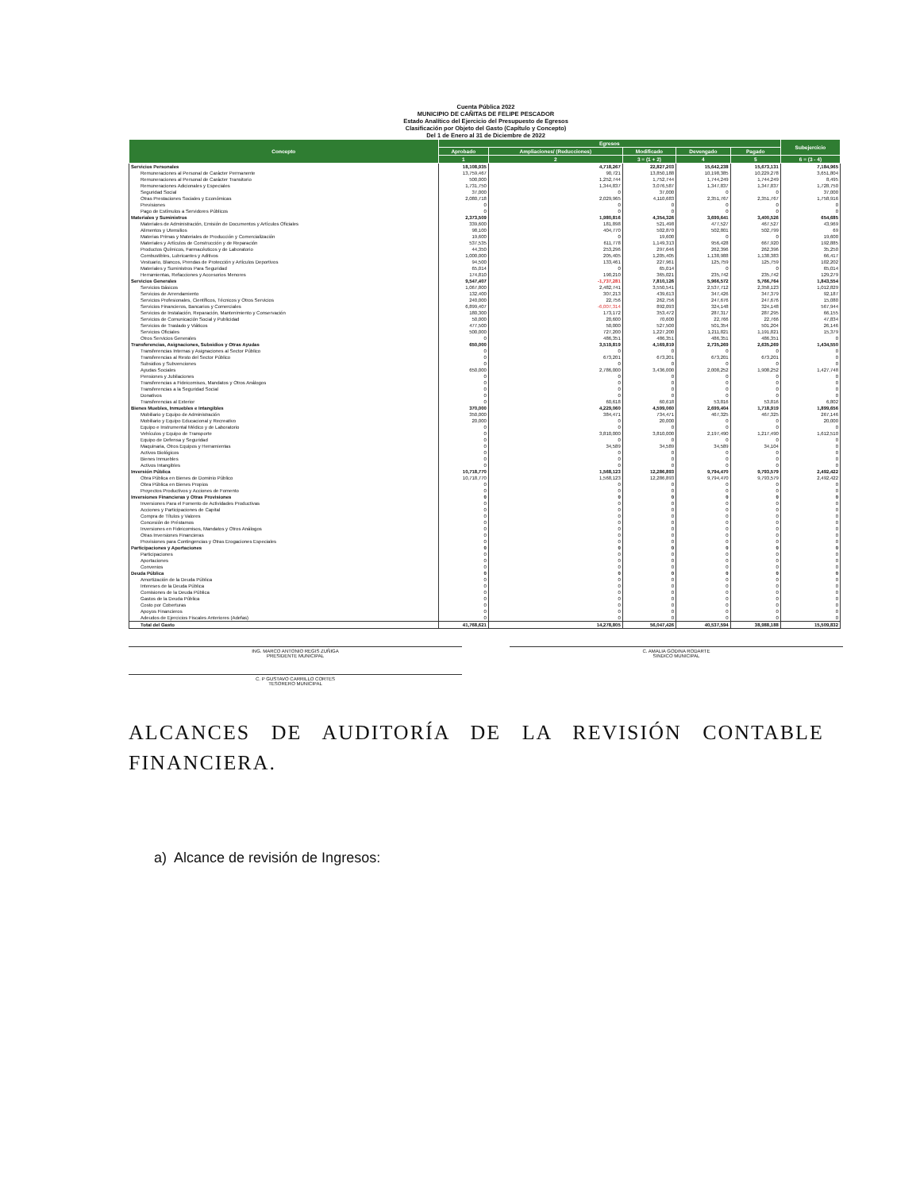Cuenta Pública 2022
MUNICIPIO DE CAÑITAS DE FELIPE PESCADOR
Estado Analítico del Ejercicio del Presupuesto de Egresos
Clasificación por Objeto del Gasto (Capítulo y Concepto)
Del 1 de Enero al 31 de Diciembre de 2022
| Concepto | Egresos | | | | | Subejercicio |
| --- | --- | --- | --- | --- | --- | --- |
| | Aprobado | Ampliaciones/ (Reducciones) | Modificado | Devengado | Pagado | |
| | 1 | 2 | 3 = (1 + 2) | 4 | 5 | 6 = (3 - 4) |
| Servicios Personales | 18,108,935 | 4,718,267 | 22,827,203 | 15,642,238 | 15,673,131 | 7,184,965 |
| Remuneraciones al Personal de Carácter Permanente | 13,759,467 | 90,721 | 13,850,188 | 10,198,385 | 10,229,278 | 3,651,804 |
| Remuneraciones al Personal de Carácter Transitorio | 500,000 | 1,252,744 | 1,752,744 | 1,744,249 | 1,744,249 | 8,495 |
| Remuneraciones Adicionales y Especiales | 1,731,750 | 1,344,837 | 3,076,587 | 1,347,837 | 1,347,837 | 1,728,750 |
| Seguridad Social | 37,000 | 0 | 37,000 | 0 | 0 | 37,000 |
| Otras Prestaciones Sociales y Económicas | 2,080,718 | 2,029,965 | 4,110,683 | 2,351,767 | 2,351,767 | 1,758,916 |
| Previsiones | 0 | 0 | 0 | 0 | 0 | 0 |
| Pago de Estímulos a Servidores Públicos | 0 | 0 | 0 | 0 | 0 | 0 |
| Materiales y Suministros | 2,373,509 | 1,980,816 | 4,354,326 | 3,699,641 | 3,400,526 | 654,685 |
| Materiales de Administración, Emisión de Documentos y Artículos Oficiales | 339,600 | 181,898 | 521,498 | 477,527 | 467,527 | 43,969 |
| Alimentos y Utensilios | 98,100 | 404,770 | 502,870 | 502,801 | 502,799 | 69 |
| Materias Primas y Materiales de Producción y Comercialización | 19,600 | 0 | 19,600 | 0 | 0 | 19,600 |
| Materiales y Artículos de Construcción y de Reparación | 537,535 | 611,778 | 1,149,313 | 956,428 | 667,920 | 192,885 |
| Productos Químicos, Farmacéuticos y de Laboratorio | 44,350 | 253,296 | 297,646 | 262,396 | 262,396 | 35,250 |
| Combustibles, Lubricantes y Aditivos | 1,000,000 | 205,405 | 1,205,405 | 1,138,988 | 1,138,383 | 66,417 |
| Vestuario, Blancos, Prendas de Protección y Artículos Deportivos | 94,500 | 133,461 | 227,961 | 125,759 | 125,759 | 102,202 |
| Materiales y Suministros Para Seguridad | 65,014 | 0 | 65,014 | 0 | 0 | 65,014 |
| Herramientas, Refacciones y Accesorios Menores | 174,810 | 190,210 | 365,021 | 235,742 | 235,742 | 129,279 |
| Servicios Generales | 9,547,407 | -1,737,281 | 7,810,126 | 5,966,572 | 5,766,764 | 1,843,554 |
| Servicios Básicos | 1,067,800 | 2,482,741 | 3,550,541 | 2,537,712 | 2,358,123 | 1,012,829 |
| Servicios de Arrendamiento | 132,400 | 307,213 | 439,613 | 347,426 | 347,379 | 92,187 |
| Servicios Profesionales, Científicos, Técnicos y Otros Servicios | 240,000 | 22,756 | 262,756 | 247,676 | 247,676 | 15,080 |
| Servicios Financieros, Bancarios y Comerciales | 6,899,407 | -6,007,314 | 892,093 | 324,148 | 324,148 | 567,944 |
| Servicios de Instalación, Reparación, Mantenimiento y Conservación | 180,300 | 173,172 | 353,472 | 287,317 | 287,295 | 66,155 |
| Servicios de Comunicación Social y Publicidad | 50,000 | 20,600 | 70,600 | 22,766 | 22,766 | 47,834 |
| Servicios de Traslado y Viáticos | 477,500 | 50,000 | 527,500 | 501,354 | 501,204 | 26,146 |
| Servicios Oficiales | 500,000 | 727,200 | 1,227,200 | 1,211,821 | 1,191,821 | 15,379 |
| Otros Servicios Generales | 0 | 486,351 | 486,351 | 486,351 | 486,351 | 0 |
| Transferencias, Asignaciones, Subsidios y Otras Ayudas | 650,000 | 3,519,819 | 4,169,819 | 2,735,269 | 2,635,269 | 1,434,550 |
| Transferencias Internas y Asignaciones al Sector Público | 0 | 0 | 0 | 0 | 0 | 0 |
| Transferencias al Resto del Sector Público | 0 | 673,201 | 673,201 | 673,201 | 673,201 | 0 |
| Subsidios y Subvenciones | 0 | 0 | 0 | 0 | 0 | 0 |
| Ayudas Sociales | 650,000 | 2,786,000 | 3,436,000 | 2,008,252 | 1,908,252 | 1,427,748 |
| Pensiones y Jubilaciones | 0 | 0 | 0 | 0 | 0 | 0 |
| Transferencias a Fideicomisos, Mandatos y Otros Análogos | 0 | 0 | 0 | 0 | 0 | 0 |
| Transferencias a la Seguridad Social | 0 | 0 | 0 | 0 | 0 | 0 |
| Donativos | 0 | 0 | 0 | 0 | 0 | 0 |
| Transferencias al Exterior | 0 | 60,618 | 60,618 | 53,816 | 53,816 | 6,802 |
| Bienes Muebles, Inmuebles e Intangibles | 370,000 | 4,229,060 | 4,599,060 | 2,699,404 | 1,718,919 | 1,899,656 |
| Mobiliario y Equipo de Administración | 350,000 | 384,471 | 734,471 | 467,325 | 467,325 | 267,146 |
| Mobiliario y Equipo Educacional y Recreativo | 20,000 | 0 | 20,000 | 0 | 0 | 20,000 |
| Equipo e Instrumental Médico y de Laboratorio | 0 | 0 | 0 | 0 | 0 | 0 |
| Vehículos y Equipo de Transporte | 0 | 3,810,000 | 3,810,000 | 2,197,490 | 1,217,490 | 1,612,510 |
| Equipo de Defensa y Seguridad | 0 | 0 | 0 | 0 | 0 | 0 |
| Maquinaria, Otros Equipos y Herramientas | 0 | 34,589 | 34,589 | 34,589 | 34,104 | 0 |
| Activos Biológicos | 0 | 0 | 0 | 0 | 0 | 0 |
| Bienes Inmuebles | 0 | 0 | 0 | 0 | 0 | 0 |
| Activos Intangibles | 0 | 0 | 0 | 0 | 0 | 0 |
| Inversión Pública | 10,718,770 | 1,568,123 | 12,286,893 | 9,794,470 | 9,793,579 | 2,492,422 |
| Obra Pública en Bienes de Dominio Público | 10,718,770 | 1,568,123 | 12,286,893 | 9,794,470 | 9,793,579 | 2,492,422 |
| Obra Pública en Bienes Propios | 0 | 0 | 0 | 0 | 0 | 0 |
| Proyectos Productivos y Acciones de Fomento | 0 | 0 | 0 | 0 | 0 | 0 |
| Inversiones Financieras y Otras Provisiones | 0 | 0 | 0 | 0 | 0 | 0 |
| Inversiones Para el Fomento de Actividades Productivas | 0 | 0 | 0 | 0 | 0 | 0 |
| Acciones y Participaciones de Capital | 0 | 0 | 0 | 0 | 0 | 0 |
| Compra de Títulos y Valores | 0 | 0 | 0 | 0 | 0 | 0 |
| Concesión de Préstamos | 0 | 0 | 0 | 0 | 0 | 0 |
| Inversiones en Fideicomisos, Mandatos y Otros Análogos | 0 | 0 | 0 | 0 | 0 | 0 |
| Otras Inversiones Financieras | 0 | 0 | 0 | 0 | 0 | 0 |
| Provisiones para Contingencias y Otras Erogaciones Especiales | 0 | 0 | 0 | 0 | 0 | 0 |
| Participaciones y Aportaciones | 0 | 0 | 0 | 0 | 0 | 0 |
| Participaciones | 0 | 0 | 0 | 0 | 0 | 0 |
| Aportaciones | 0 | 0 | 0 | 0 | 0 | 0 |
| Convenios | 0 | 0 | 0 | 0 | 0 | 0 |
| Deuda Pública | 0 | 0 | 0 | 0 | 0 | 0 |
| Amortización de la Deuda Pública | 0 | 0 | 0 | 0 | 0 | 0 |
| Intereses de la Deuda Pública | 0 | 0 | 0 | 0 | 0 | 0 |
| Comisiones de la Deuda Pública | 0 | 0 | 0 | 0 | 0 | 0 |
| Gastos de la Deuda Pública | 0 | 0 | 0 | 0 | 0 | 0 |
| Costo por Coberturas | 0 | 0 | 0 | 0 | 0 | 0 |
| Apoyos Financieros | 0 | 0 | 0 | 0 | 0 | 0 |
| Adeudos de Ejercicios Fiscales Anteriores (Adefas) | 0 | 0 | 0 | 0 | 0 | 0 |
| Total del Gasto | 41,768,621 | 14,278,805 | 56,047,426 | 40,537,594 | 38,988,188 | 15,509,832 |
ING. MARCO ANTONIO REGIS ZUÑIGA
PRESIDENTE MUNICIPAL
C. AMALIA GODINA RODARTE
SINDICO MUNICIPAL
C. P GUSTAVO CARRILLO CORTES
TESORERO MUNICIPAL
ALCANCES DE AUDITORÍA DE LA REVISIÓN CONTABLE FINANCIERA.
a) Alcance de revisión de Ingresos: